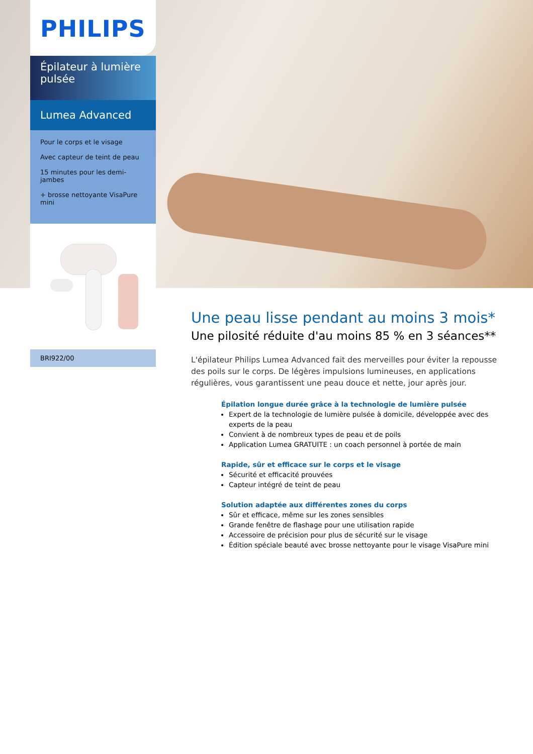PHILIPS
Épilateur à lumière pulsée
Lumea Advanced
Pour le corps et le visage
Avec capteur de teint de peau
15 minutes pour les demi-jambes
+ brosse nettoyante VisaPure mini
BRI922/00
Une peau lisse pendant au moins 3 mois*
Une pilosité réduite d'au moins 85 % en 3 séances**
L'épilateur Philips Lumea Advanced fait des merveilles pour éviter la repousse des poils sur le corps. De légères impulsions lumineuses, en applications régulières, vous garantissent une peau douce et nette, jour après jour.
Épilation longue durée grâce à la technologie de lumière pulsée
Expert de la technologie de lumière pulsée à domicile, développée avec des experts de la peau
Convient à de nombreux types de peau et de poils
Application Lumea GRATUITE : un coach personnel à portée de main
Rapide, sûr et efficace sur le corps et le visage
Sécurité et efficacité prouvées
Capteur intégré de teint de peau
Solution adaptée aux différentes zones du corps
Sûr et efficace, même sur les zones sensibles
Grande fenêtre de flashage pour une utilisation rapide
Accessoire de précision pour plus de sécurité sur le visage
Édition spéciale beauté avec brosse nettoyante pour le visage VisaPure mini